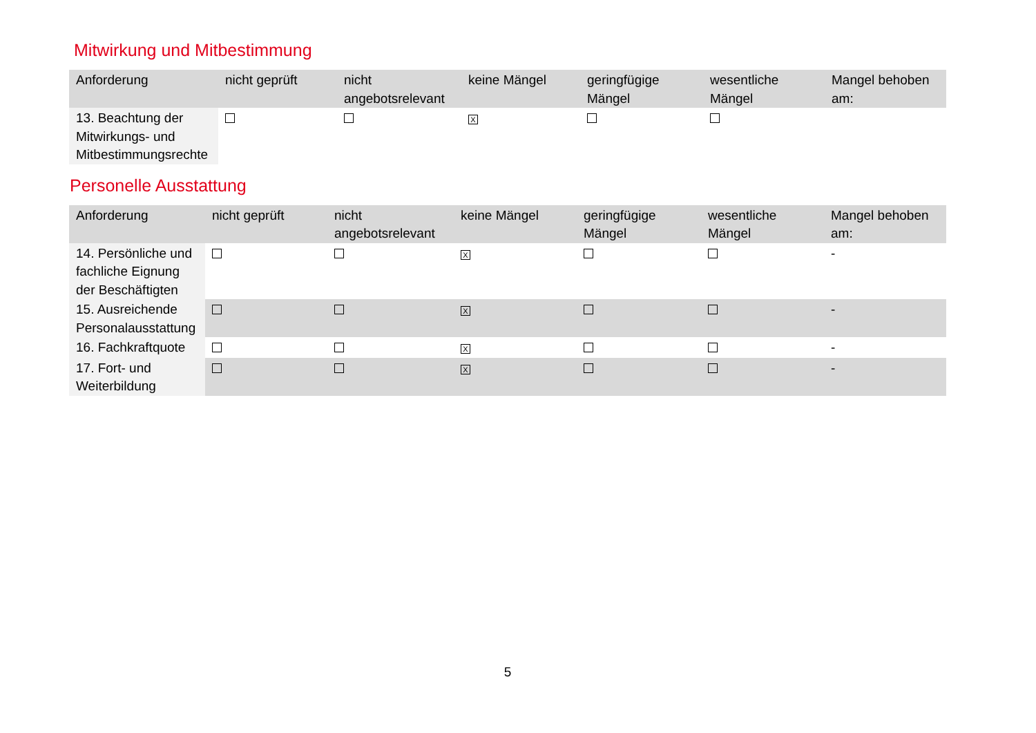Mitwirkung und Mitbestimmung
| Anforderung | nicht geprüft | nicht angebotsrelevant | keine Mängel | geringfügige Mängel | wesentliche Mängel | Mangel behoben am: |
| --- | --- | --- | --- | --- | --- | --- |
| 13. Beachtung der Mitwirkungs- und Mitbestimmungsrechte | | | X | | | |
Personelle Ausstattung
| Anforderung | nicht geprüft | nicht angebotsrelevant | keine Mängel | geringfügige Mängel | wesentliche Mängel | Mangel behoben am: |
| --- | --- | --- | --- | --- | --- | --- |
| 14. Persönliche und fachliche Eignung der Beschäftigten | | | X | | | - |
| 15. Ausreichende Personalausstattung | | | X | | | - |
| 16. Fachkraftquote | | | X | | | - |
| 17. Fort- und Weiterbildung | | | X | | | - |
5